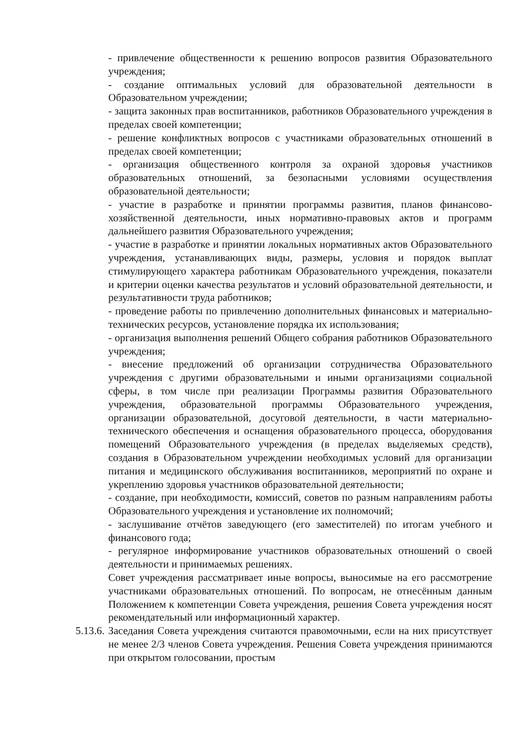- привлечение общественности к решению вопросов развития Образовательного учреждения;
- создание оптимальных условий для образовательной деятельности в Образовательном учреждении;
- защита законных прав воспитанников, работников Образовательного учреждения в пределах своей компетенции;
- решение конфликтных вопросов с участниками образовательных отношений в пределах своей компетенции;
- организация общественного контроля за охраной здоровья участников образовательных отношений, за безопасными условиями осуществления образовательной деятельности;
- участие в разработке и принятии программы развития, планов финансово-хозяйственной деятельности, иных нормативно-правовых актов и программ дальнейшего развития Образовательного учреждения;
- участие в разработке и принятии локальных нормативных актов Образовательного учреждения, устанавливающих виды, размеры, условия и порядок выплат стимулирующего характера работникам Образовательного учреждения, показатели и критерии оценки качества результатов и условий образовательной деятельности, и результативности труда работников;
- проведение работы по привлечению дополнительных финансовых и материально-технических ресурсов, установление порядка их использования;
- организация выполнения решений Общего собрания работников Образовательного учреждения;
- внесение предложений об организации сотрудничества Образовательного учреждения с другими образовательными и иными организациями социальной сферы, в том числе при реализации Программы развития Образовательного учреждения, образовательной программы Образовательного учреждения, организации образовательной, досуговой деятельности, в части материально-технического обеспечения и оснащения образовательного процесса, оборудования помещений Образовательного учреждения (в пределах выделяемых средств), создания в Образовательном учреждении необходимых условий для организации питания и медицинского обслуживания воспитанников, мероприятий по охране и укреплению здоровья участников образовательной деятельности;
- создание, при необходимости, комиссий, советов по разным направлениям работы Образовательного учреждения и установление их полномочий;
- заслушивание отчётов заведующего (его заместителей) по итогам учебного и финансового года;
- регулярное информирование участников образовательных отношений о своей деятельности и принимаемых решениях.
Совет учреждения рассматривает иные вопросы, выносимые на его рассмотрение участниками образовательных отношений. По вопросам, не отнесённым данным Положением к компетенции Совета учреждения, решения Совета учреждения носят рекомендательный или информационный характер.
5.13.6.
Заседания Совета учреждения считаются правомочными, если на них присутствует не менее 2/3 членов Совета учреждения. Решения Совета учреждения принимаются при открытом голосовании, простым